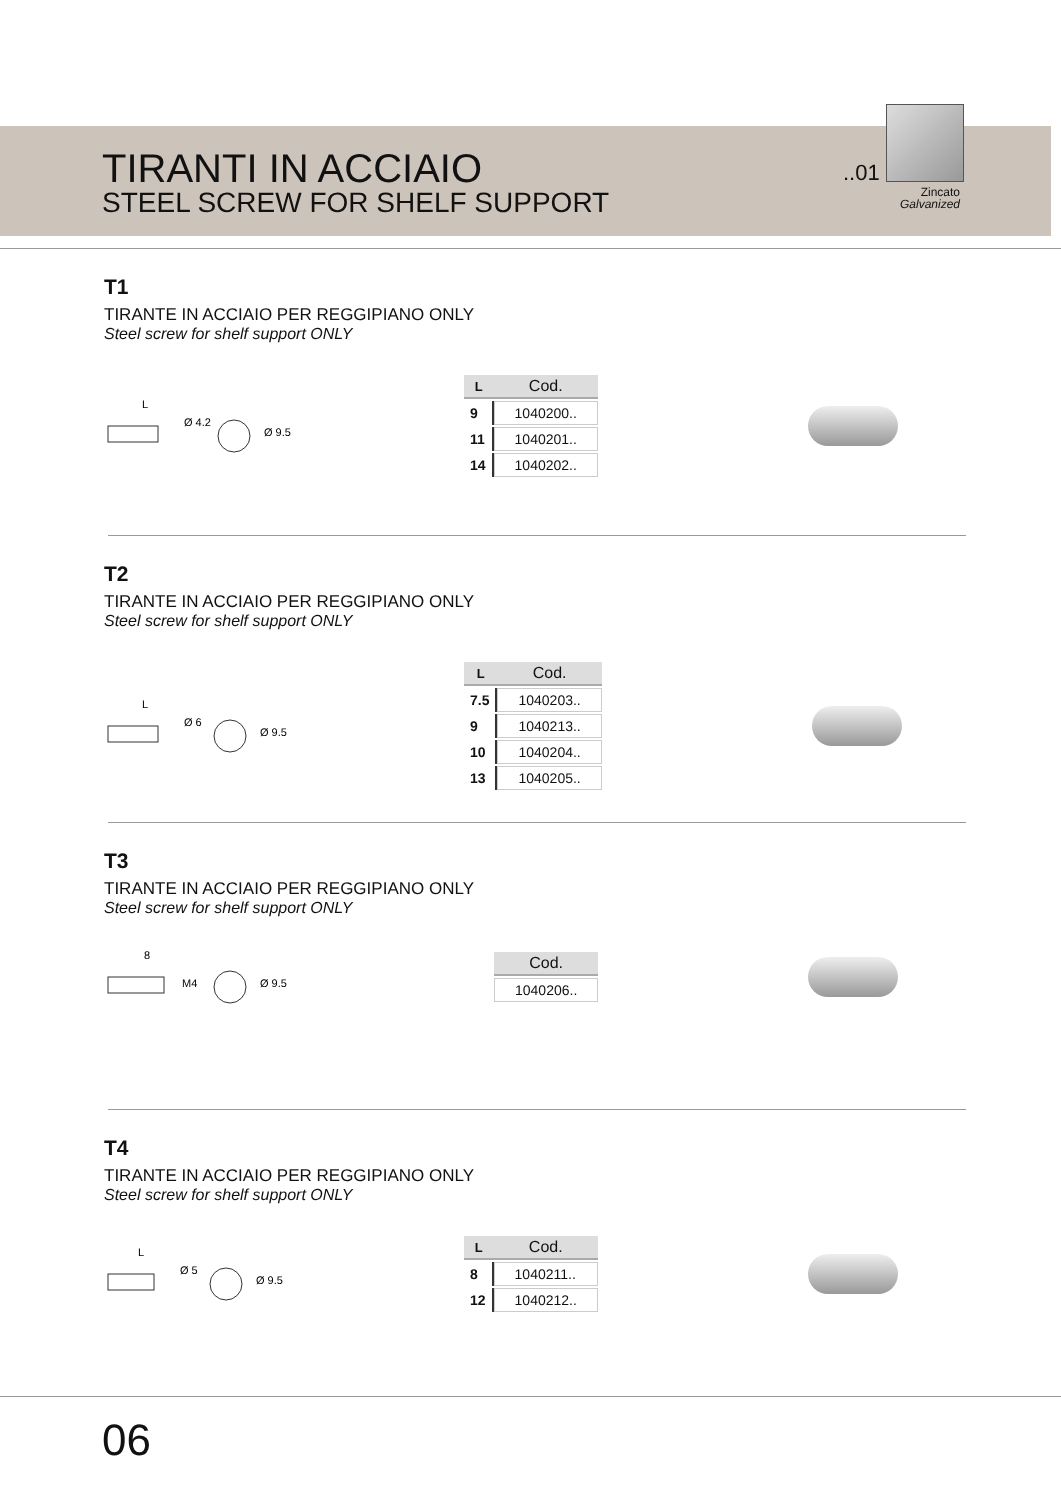TIRANTI IN ACCIAIO
STEEL SCREW FOR SHELF SUPPORT
..01
Zincato
Galvanized
T1
TIRANTE IN ACCIAIO PER REGGIPIANO ONLY
Steel screw for shelf support ONLY
L
Ø 4.2
Ø 9.5
| L | Cod. |
| --- | --- |
| 9 | 1040200.. |
| 11 | 1040201.. |
| 14 | 1040202.. |
T2
TIRANTE IN ACCIAIO PER REGGIPIANO ONLY
Steel screw for shelf support ONLY
L
Ø 6
Ø 9.5
| L | Cod. |
| --- | --- |
| 7.5 | 1040203.. |
| 9 | 1040213.. |
| 10 | 1040204.. |
| 13 | 1040205.. |
T3
TIRANTE IN ACCIAIO PER REGGIPIANO ONLY
Steel screw for shelf support ONLY
8
M4
Ø 9.5
| Cod. |
| --- |
| 1040206.. |
T4
TIRANTE IN ACCIAIO PER REGGIPIANO ONLY
Steel screw for shelf support ONLY
L
Ø 5
Ø 9.5
| L | Cod. |
| --- | --- |
| 8 | 1040211.. |
| 12 | 1040212.. |
06